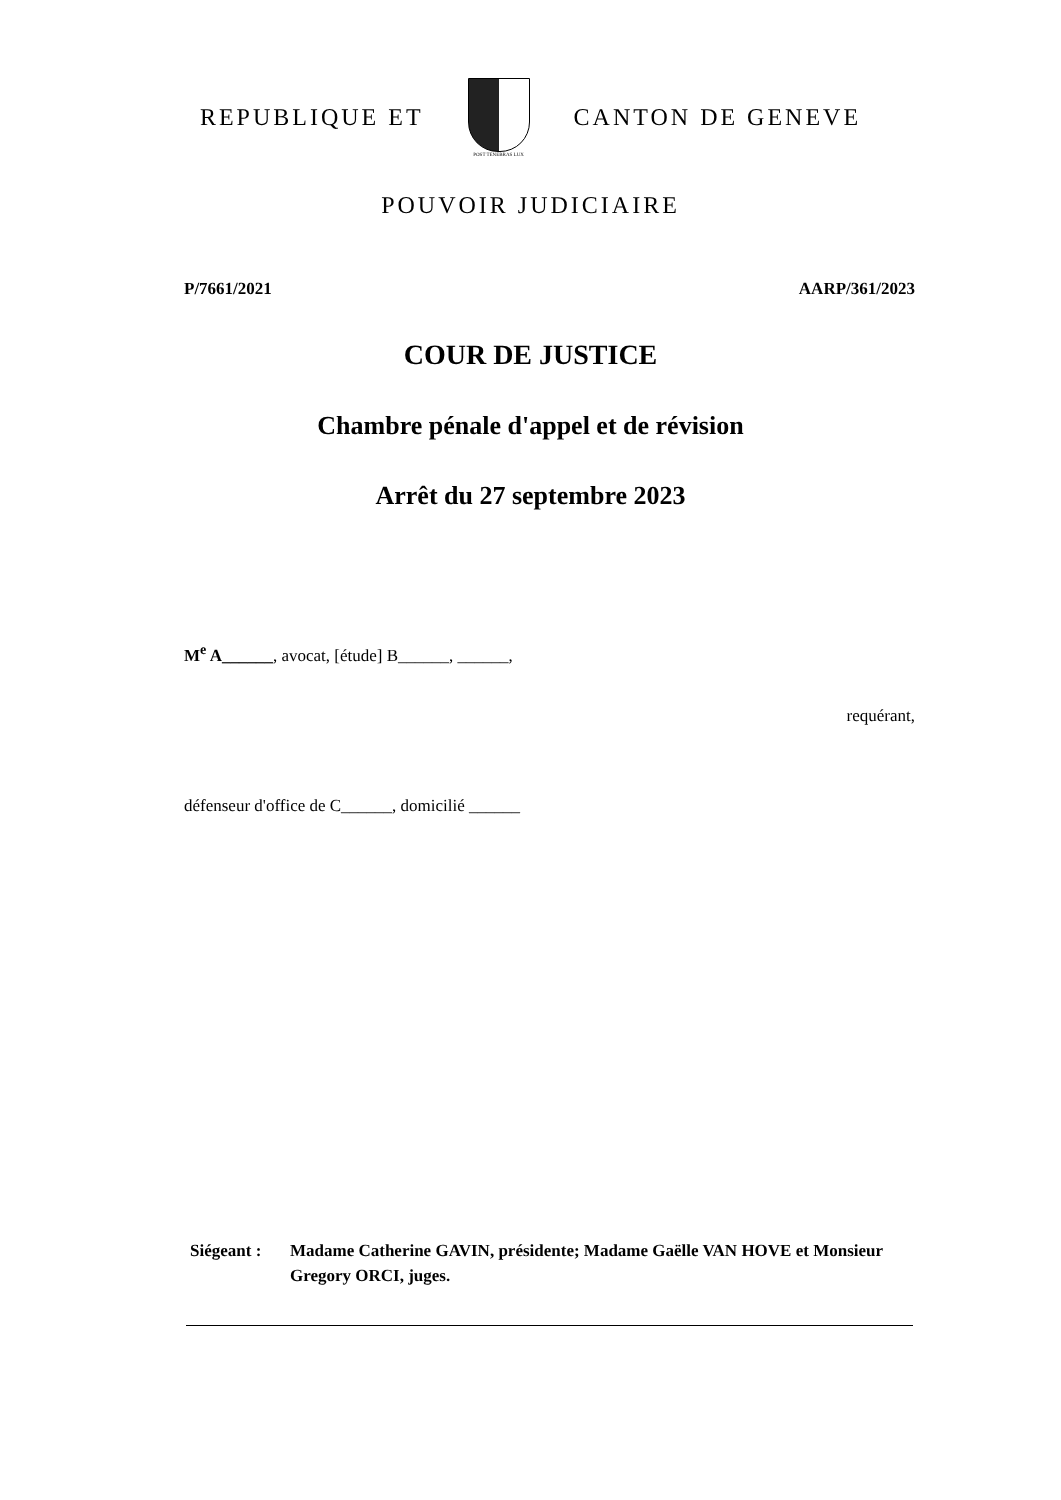REPUBLIQUE ET
POST TENEBRAS LUX
CANTON DE GENEVE
POUVOIR JUDICIAIRE
P/7661/2021 AARP/361/2023
COUR DE JUSTICE
Chambre pénale d'appel et de révision
Arrêt du 27 septembre 2023
M<sup>e</sup> A______, avocat, [étude] B______, ______,
requérant,
défenseur d'office de C______, domicilié ______
Siégeant :
Madame Catherine GAVIN, présidente; Madame Gaëlle VAN HOVE et Monsieur Gregory ORCI, juges.